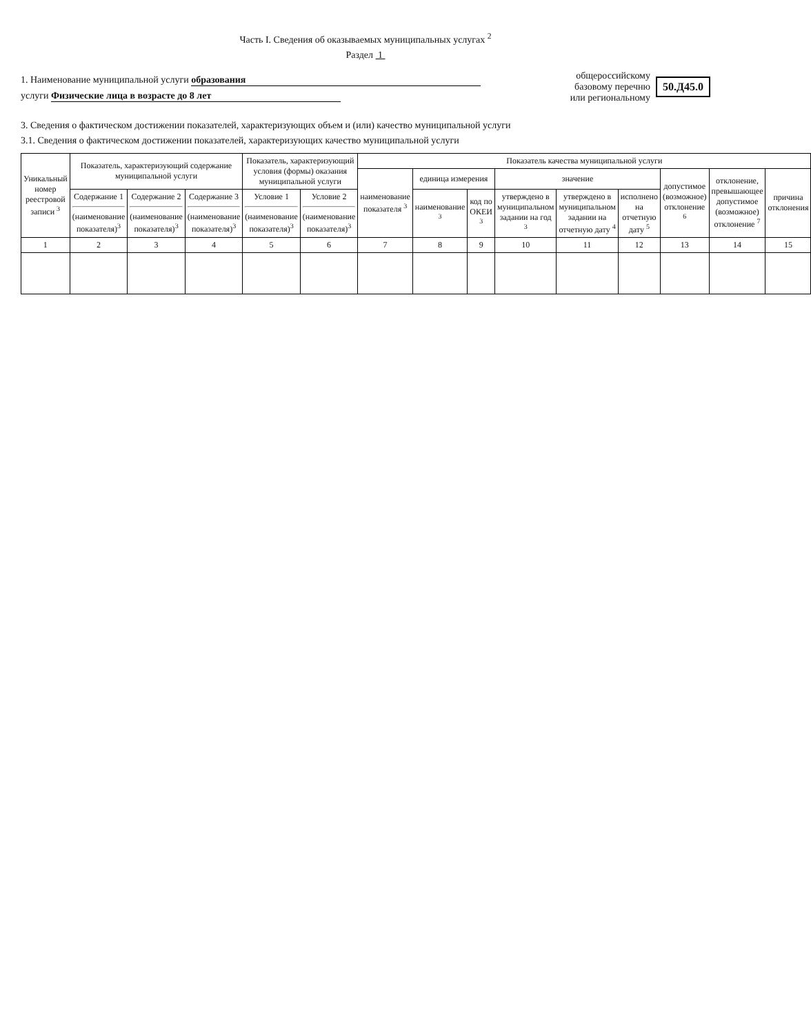Часть I. Сведения об оказываемых муниципальных услугах <sup>2</sup>
Раздел 1
1. Наименование муниципальной услуги образования
услуги Физические лица в возрасте до 8 лет
общероссийскому
базовому перечню
или региональному
50.Д45.0
3. Сведения о фактическом достижении показателей, характеризующих объем и (или) качество муниципальной услуги
3.1. Сведения о фактическом достижении показателей, характеризующих качество муниципальной услуги
| Уникальный номер реестровой записи <sup>3</sup> | Показатель, характеризующий содержание муниципальной услуги | | | Показатель, характеризующий условия (формы) оказания муниципальной услуги | | Показатель качества муниципальной услуги | | | | | | | | |
| --- | --- | --- | --- | --- | --- | --- | --- | --- | --- | --- | --- | --- | --- | --- |
| | | | | | | наименование показателя <sup>3</sup> | единица измерения | | значение | | | допустимое (возможное) отклонение <sup>6</sup> | отклонение, превышающее допустимое (возможное) отклонение <sup>7</sup> | причина отклонения |
| | Содержание 1 (наименование показателя)<sup>3</sup> | Содержание 2 (наименование показателя)<sup>3</sup> | Содержание 3 (наименование показателя)<sup>3</sup> | Условие 1 (наименование показателя)<sup>3</sup> | Условие 2 (наименование показателя)<sup>3</sup> | | наименование <sup>3</sup> | код по ОКЕИ <sup>3</sup> | утверждено в муниципальном задании на год <sup>3</sup> | утверждено в муниципальном задании на отчетную дату <sup>4</sup> | исполнено на отчетную дату <sup>5</sup> | | | |
| 1 | 2 | 3 | 4 | 5 | 6 | 7 | 8 | 9 | 10 | 11 | 12 | 13 | 14 | 15 |